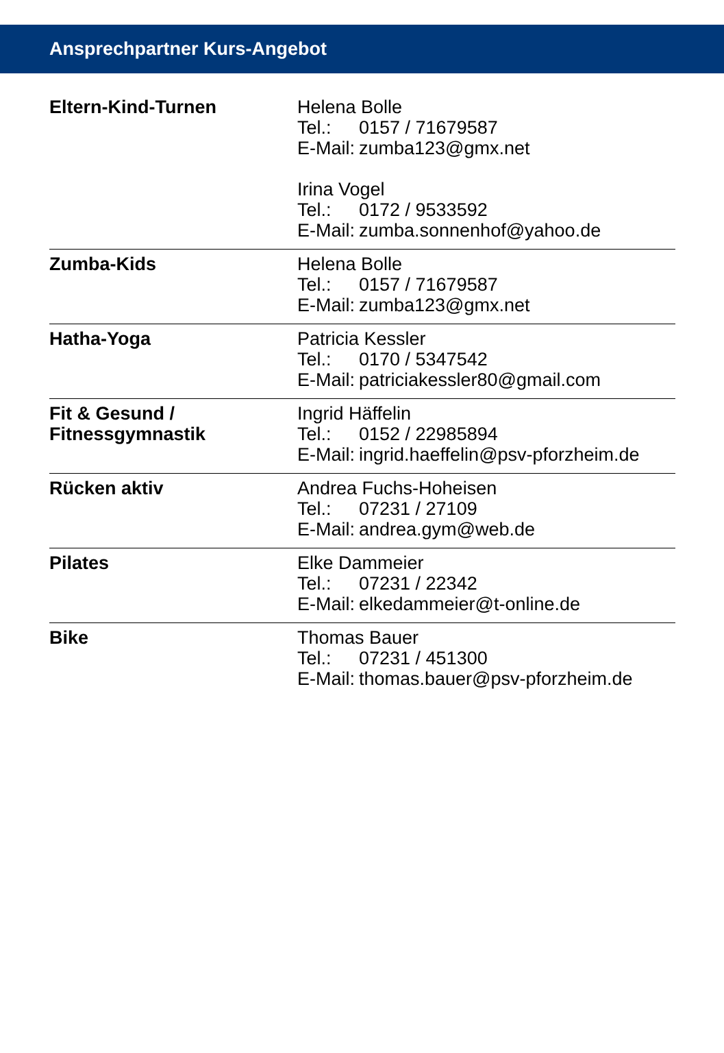Ansprechpartner Kurs-Angebot
| Eltern-Kind-Turnen | Helena Bolle Tel.: 0157 / 71679587 E-Mail: zumba123@gmx.net Irina Vogel Tel.: 0172 / 9533592 E-Mail: zumba.sonnenhof@yahoo.de |
| Zumba-Kids | Helena Bolle Tel.: 0157 / 71679587 E-Mail: zumba123@gmx.net |
| Hatha-Yoga | Patricia Kessler Tel.: 0170 / 5347542 E-Mail: patriciakessler80@gmail.com |
| Fit & Gesund / Fitnessgymnastik | Ingrid Häffelin Tel.: 0152 / 22985894 E-Mail: ingrid.haeffelin@psv-pforzheim.de |
| Rücken aktiv | Andrea Fuchs-Hoheisen Tel.: 07231 / 27109 E-Mail: andrea.gym@web.de |
| Pilates | Elke Dammeier Tel.: 07231 / 22342 E-Mail: elkedammeier@t-online.de |
| Bike | Thomas Bauer Tel.: 07231 / 451300 E-Mail: thomas.bauer@psv-pforzheim.de |